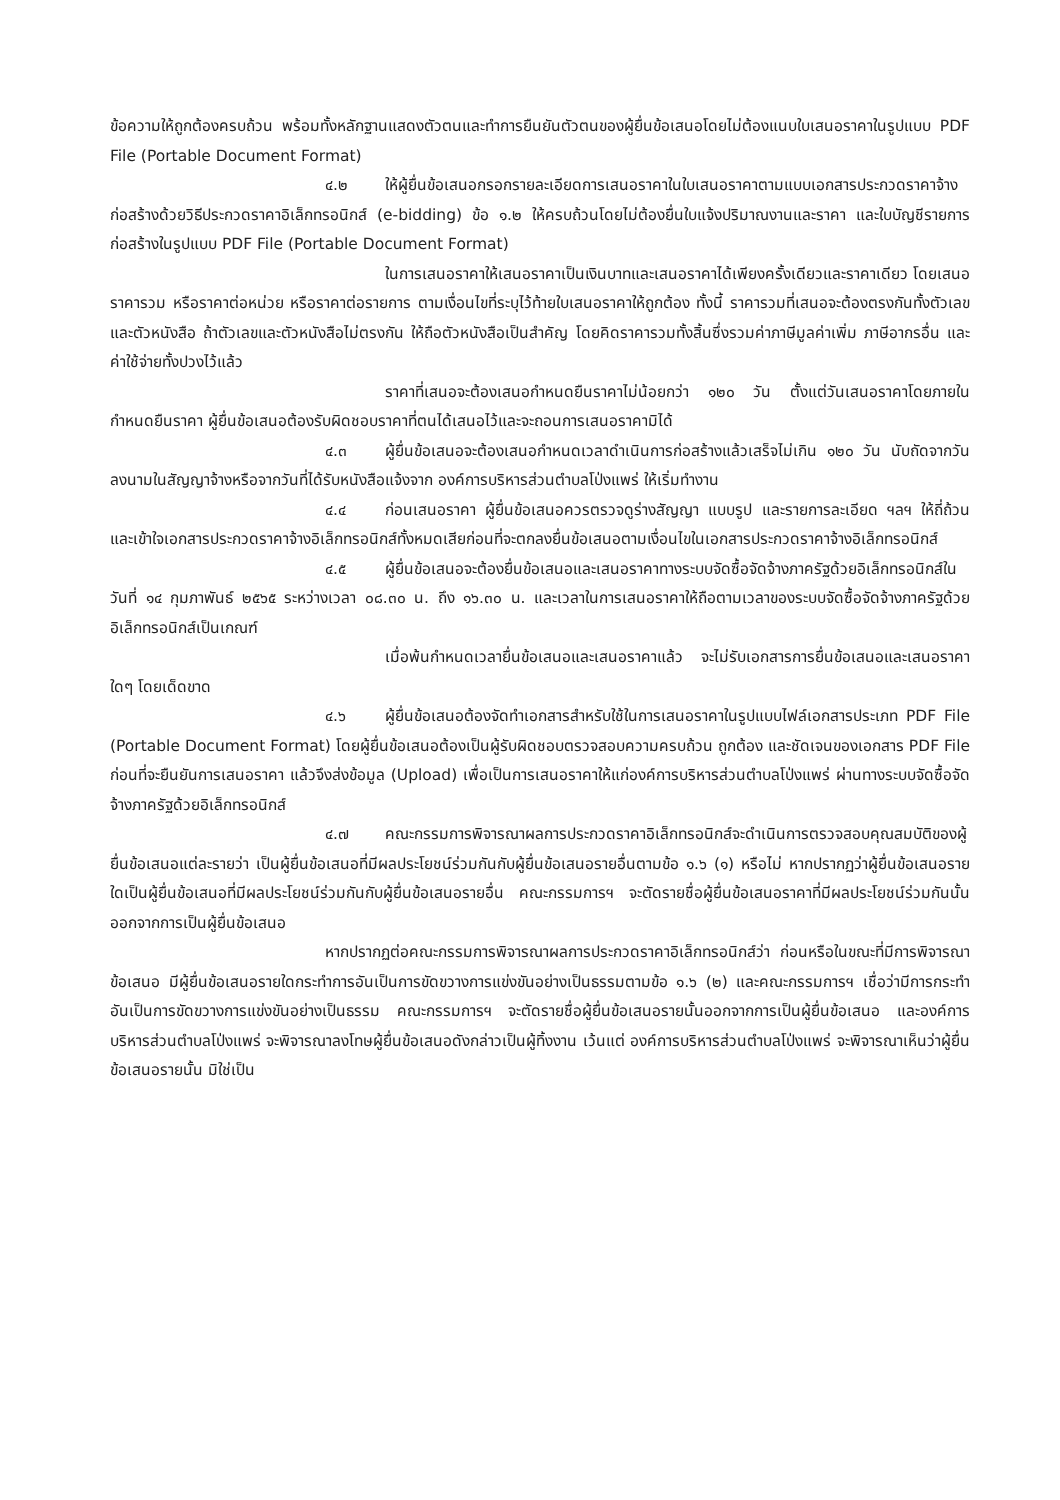ข้อความให้ถูกต้องครบถ้วน พร้อมทั้งหลักฐานแสดงตัวตนและทำการยืนยันตัวตนของผู้ยื่นข้อเสนอโดยไม่ต้องแนบใบเสนอราคาในรูปแบบ PDF File (Portable Document Format)
๔.๒ ให้ผู้ยื่นข้อเสนอกรอกรายละเอียดการเสนอราคาในใบเสนอราคาตามแบบเอกสารประกวดราคาจ้างก่อสร้างด้วยวิธีประกวดราคาอิเล็กทรอนิกส์ (e-bidding) ข้อ ๑.๒ ให้ครบถ้วนโดยไม่ต้องยื่นใบแจ้งปริมาณงานและราคา และใบบัญชีรายการก่อสร้างในรูปแบบ PDF File (Portable Document Format)
ในการเสนอราคาให้เสนอราคาเป็นเงินบาทและเสนอราคาได้เพียงครั้งเดียวและราคาเดียว โดยเสนอราคารวม หรือราคาต่อหน่วย หรือราคาต่อรายการ ตามเงื่อนไขที่ระบุไว้ท้ายใบเสนอราคาให้ถูกต้อง ทั้งนี้ ราคารวมที่เสนอจะต้องตรงกันทั้งตัวเลขและตัวหนังสือ ถ้าตัวเลขและตัวหนังสือไม่ตรงกัน ให้ถือตัวหนังสือเป็นสำคัญ โดยคิดราคารวมทั้งสิ้นซึ่งรวมค่าภาษีมูลค่าเพิ่ม ภาษีอากรอื่น และค่าใช้จ่ายทั้งปวงไว้แล้ว
ราคาที่เสนอจะต้องเสนอกำหนดยืนราคาไม่น้อยกว่า ๑๒๐ วัน ตั้งแต่วันเสนอราคาโดยภายในกำหนดยืนราคา ผู้ยื่นข้อเสนอต้องรับผิดชอบราคาที่ตนได้เสนอไว้และจะถอนการเสนอราคามิได้
๔.๓ ผู้ยื่นข้อเสนอจะต้องเสนอกำหนดเวลาดำเนินการก่อสร้างแล้วเสร็จไม่เกิน ๑๒๐ วัน นับถัดจากวันลงนามในสัญญาจ้างหรือจากวันที่ได้รับหนังสือแจ้งจาก องค์การบริหารส่วนตำบลโป่งแพร่ ให้เริ่มทำงาน
๔.๔ ก่อนเสนอราคา ผู้ยื่นข้อเสนอควรตรวจดูร่างสัญญา แบบรูป และรายการละเอียด ฯลฯ ให้ถี่ถ้วนและเข้าใจเอกสารประกวดราคาจ้างอิเล็กทรอนิกส์ทั้งหมดเสียก่อนที่จะตกลงยื่นข้อเสนอตามเงื่อนไขในเอกสารประกวดราคาจ้างอิเล็กทรอนิกส์
๔.๕ ผู้ยื่นข้อเสนอจะต้องยื่นข้อเสนอและเสนอราคาทางระบบจัดซื้อจัดจ้างภาครัฐด้วยอิเล็กทรอนิกส์ในวันที่ ๑๔ กุมภาพันธ์ ๒๕๖๕ ระหว่างเวลา ๐๘.๓๐ น. ถึง ๑๖.๓๐ น. และเวลาในการเสนอราคาให้ถือตามเวลาของระบบจัดซื้อจัดจ้างภาครัฐด้วยอิเล็กทรอนิกส์เป็นเกณฑ์
เมื่อพ้นกำหนดเวลายื่นข้อเสนอและเสนอราคาแล้ว จะไม่รับเอกสารการยื่นข้อเสนอและเสนอราคาใดๆ โดยเด็ดขาด
๔.๖ ผู้ยื่นข้อเสนอต้องจัดทำเอกสารสำหรับใช้ในการเสนอราคาในรูปแบบไฟล์เอกสารประเภท PDF File (Portable Document Format) โดยผู้ยื่นข้อเสนอต้องเป็นผู้รับผิดชอบตรวจสอบความครบถ้วน ถูกต้อง และชัดเจนของเอกสาร PDF File ก่อนที่จะยืนยันการเสนอราคา แล้วจึงส่งข้อมูล (Upload) เพื่อเป็นการเสนอราคาให้แก่องค์การบริหารส่วนตำบลโป่งแพร่ ผ่านทางระบบจัดซื้อจัดจ้างภาครัฐด้วยอิเล็กทรอนิกส์
๔.๗ คณะกรรมการพิจารณาผลการประกวดราคาอิเล็กทรอนิกส์จะดำเนินการตรวจสอบคุณสมบัติของผู้ยื่นข้อเสนอแต่ละรายว่า เป็นผู้ยื่นข้อเสนอที่มีผลประโยชน์ร่วมกันกับผู้ยื่นข้อเสนอรายอื่นตามข้อ ๑.๖ (๑) หรือไม่ หากปรากฏว่าผู้ยื่นข้อเสนอรายใดเป็นผู้ยื่นข้อเสนอที่มีผลประโยชน์ร่วมกันกับผู้ยื่นข้อเสนอรายอื่น คณะกรรมการฯ จะตัดรายชื่อผู้ยื่นข้อเสนอราคาที่มีผลประโยชน์ร่วมกันนั้นออกจากการเป็นผู้ยื่นข้อเสนอ
หากปรากฏต่อคณะกรรมการพิจารณาผลการประกวดราคาอิเล็กทรอนิกส์ว่า ก่อนหรือในขณะที่มีการพิจารณาข้อเสนอ มีผู้ยื่นข้อเสนอรายใดกระทำการอันเป็นการขัดขวางการแข่งขันอย่างเป็นธรรมตามข้อ ๑.๖ (๒) และคณะกรรมการฯ เชื่อว่ามีการกระทำอันเป็นการขัดขวางการแข่งขันอย่างเป็นธรรม คณะกรรมการฯ จะตัดรายชื่อผู้ยื่นข้อเสนอรายนั้นออกจากการเป็นผู้ยื่นข้อเสนอ และองค์การบริหารส่วนตำบลโป่งแพร่ จะพิจารณาลงโทษผู้ยื่นข้อเสนอดังกล่าวเป็นผู้ทิ้งงาน เว้นแต่ องค์การบริหารส่วนตำบลโป่งแพร่ จะพิจารณาเห็นว่าผู้ยื่นข้อเสนอรายนั้น มิใช่เป็น